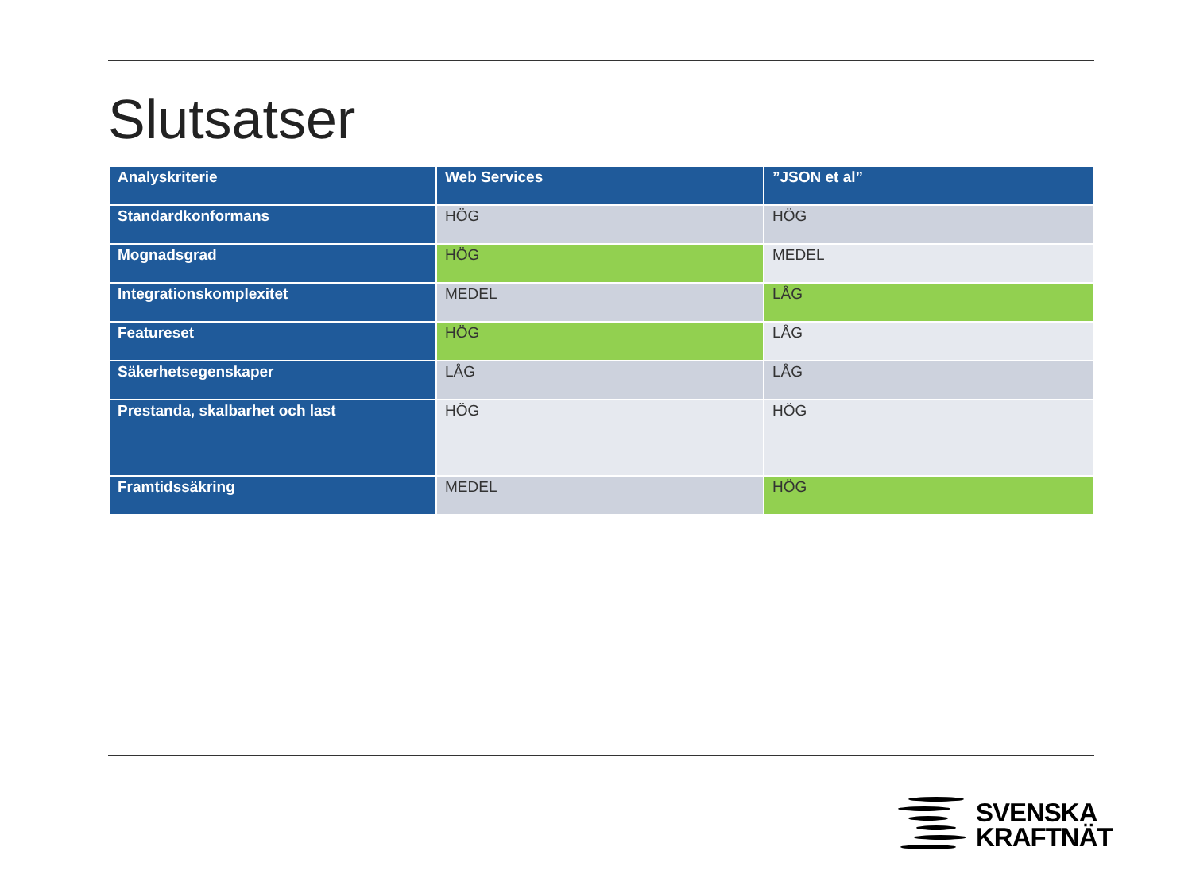Slutsatser
| Analyskriterie | Web Services | ”JSON et al” |
| --- | --- | --- |
| Standardkonformans | HÖG | HÖG |
| Mognadsgrad | HÖG | MEDEL |
| Integrationskomplexitet | MEDEL | LÅG |
| Featureset | HÖG | LÅG |
| Säkerhetsegenskaper | LÅG | LÅG |
| Prestanda, skalbarhet och last | HÖG | HÖG |
| Framtidssäkring | MEDEL | HÖG |
SVENSKA
KRAFTNÄT